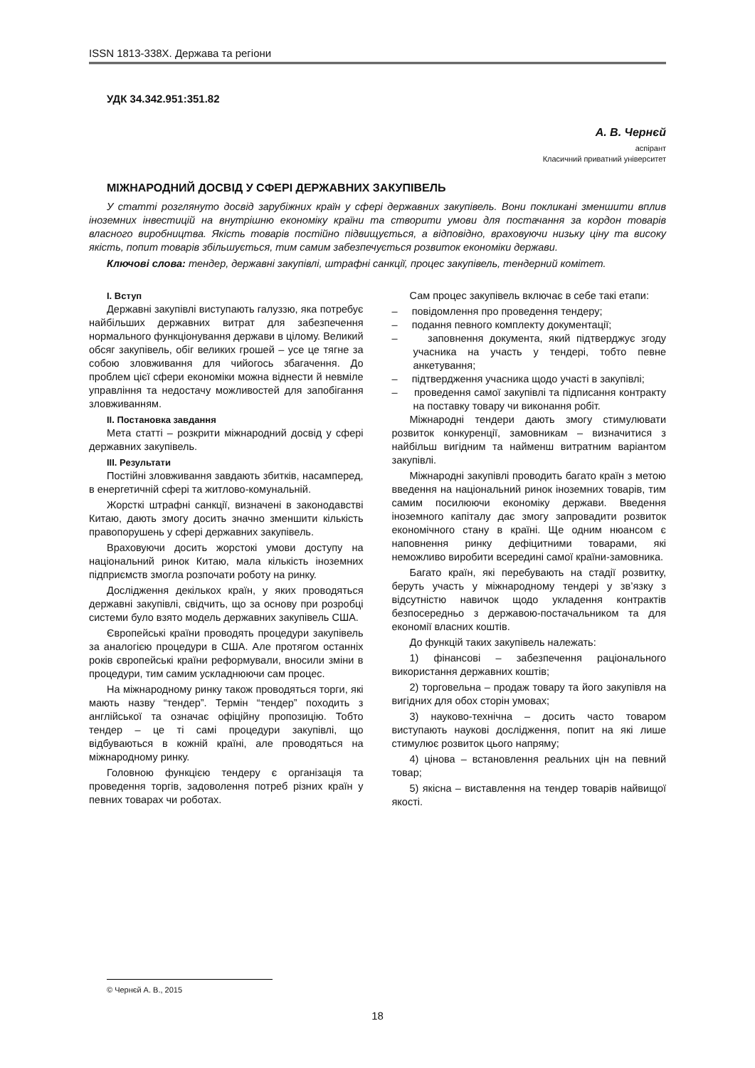ISSN 1813-338X. Держава та регіони
УДК 34.342.951:351.82
А. В. Чернєй
аспірант
Класичний приватний університет
МІЖНАРОДНИЙ ДОСВІД У СФЕРІ ДЕРЖАВНИХ ЗАКУПІВЕЛЬ
У статті розглянуто досвід зарубіжних країн у сфері державних закупівель. Вони покликані зменшити вплив іноземних інвестицій на внутрішню економіку країни та створити умови для постачання за кордон товарів власного виробництва. Якість товарів постійно підвищується, а відповідно, враховуючи низьку ціну та високу якість, попит товарів збільшується, тим самим забезпечується розвиток економіки держави.
Ключові слова: тендер, державні закупівлі, штрафні санкції, процес закупівель, тендерний комітет.
І. Вступ
Державні закупівлі виступають галуззю, яка потребує найбільших державних витрат для забезпечення нормального функціонування держави в цілому. Великий обсяг закупівель, обіг великих грошей – усе це тягне за собою зловживання для чийогось збагачення. До проблем цієї сфери економіки можна віднести й невміле управління та недостачу можливостей для запобігання зловживанням.
ІІ. Постановка завдання
Мета статті – розкрити міжнародний досвід у сфері державних закупівель.
ІІІ. Результати
Постійні зловживання завдають збитків, насамперед, в енергетичній сфері та житлово-комунальній.
Жорсткі штрафні санкції, визначені в законодавстві Китаю, дають змогу досить значно зменшити кількість правопорушень у сфері державних закупівель.
Враховуючи досить жорстокі умови доступу на національний ринок Китаю, мала кількість іноземних підприємств змогла розпочати роботу на ринку.
Дослідження декількох країн, у яких проводяться державні закупівлі, свідчить, що за основу при розробці системи було взято модель державних закупівель США.
Європейські країни проводять процедури закупівель за аналогією процедури в США. Але протягом останніх років європейські країни реформували, вносили зміни в процедури, тим самим ускладнюючи сам процес.
На міжнародному ринку також проводяться торги, які мають назву “тендер”. Термін “тендер” походить з англійської та означає офіційну пропозицію. Тобто тендер – це ті самі процедури закупівлі, що відбуваються в кожній країні, але проводяться на міжнародному ринку.
Головною функцією тендеру є організація та проведення торгів, задоволення потреб різних країн у певних товарах чи роботах.
Сам процес закупівель включає в себе такі етапи:
– повідомлення про проведення тендеру;
– подання певного комплекту документації;
– заповнення документа, який підтверджує згоду учасника на участь у тендері, тобто певне анкетування;
– підтвердження учасника щодо участі в закупівлі;
– проведення самої закупівлі та підписання контракту на поставку товару чи виконання робіт.
Міжнародні тендери дають змогу стимулювати розвиток конкуренції, замовникам – визначитися з найбільш вигідним та найменш витратним варіантом закупівлі.
Міжнародні закупівлі проводить багато країн з метою введення на національний ринок іноземних товарів, тим самим посилюючи економіку держави. Введення іноземного капіталу дає змогу запровадити розвиток економічного стану в країні. Ще одним нюансом є наповнення ринку дефіцитними товарами, які неможливо виробити всередині самої країни-замовника.
Багато країн, які перебувають на стадії розвитку, беруть участь у міжнародному тендері у зв’язку з відсутністю навичок щодо укладення контрактів безпосередньо з державою-постачальником та для економії власних коштів.
До функцій таких закупівель належать:
1) фінансові – забезпечення раціонального використання державних коштів;
2) торговельна – продаж товару та його закупівля на вигідних для обох сторін умовах;
3) науково-технічна – досить часто товаром виступають наукові дослідження, попит на які лише стимулює розвиток цього напряму;
4) цінова – встановлення реальних цін на певний товар;
5) якісна – виставлення на тендер товарів найвищої якості.
© Чернєй А. В., 2015
18